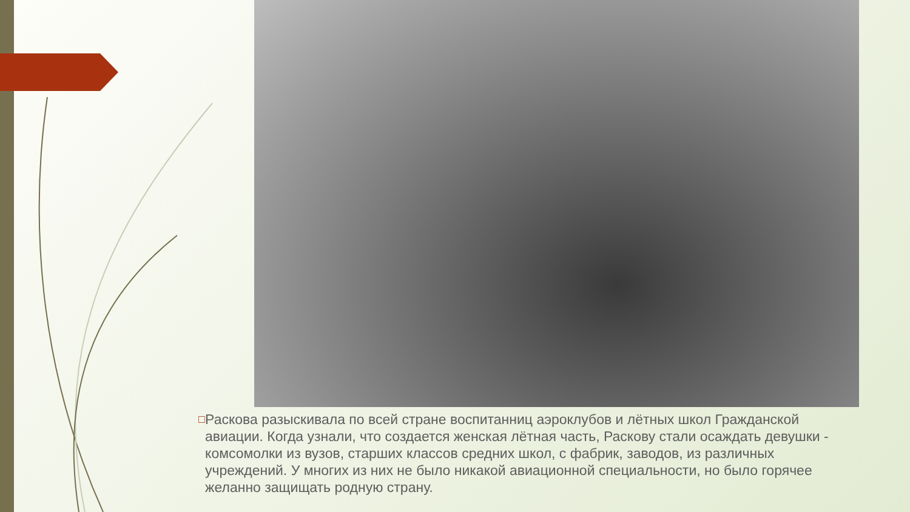□
Раскова разыскивала по всей стране воспитанниц аэроклубов и лётных школ Гражданской авиации. Когда узнали, что создается женская лётная часть, Раскову стали осаждать девушки - комсомолки из вузов, старших классов средних школ, с фабрик, заводов, из различных учреждений. У многих из них не было никакой авиационной специальности, но было горячее желанно защищать родную страну.